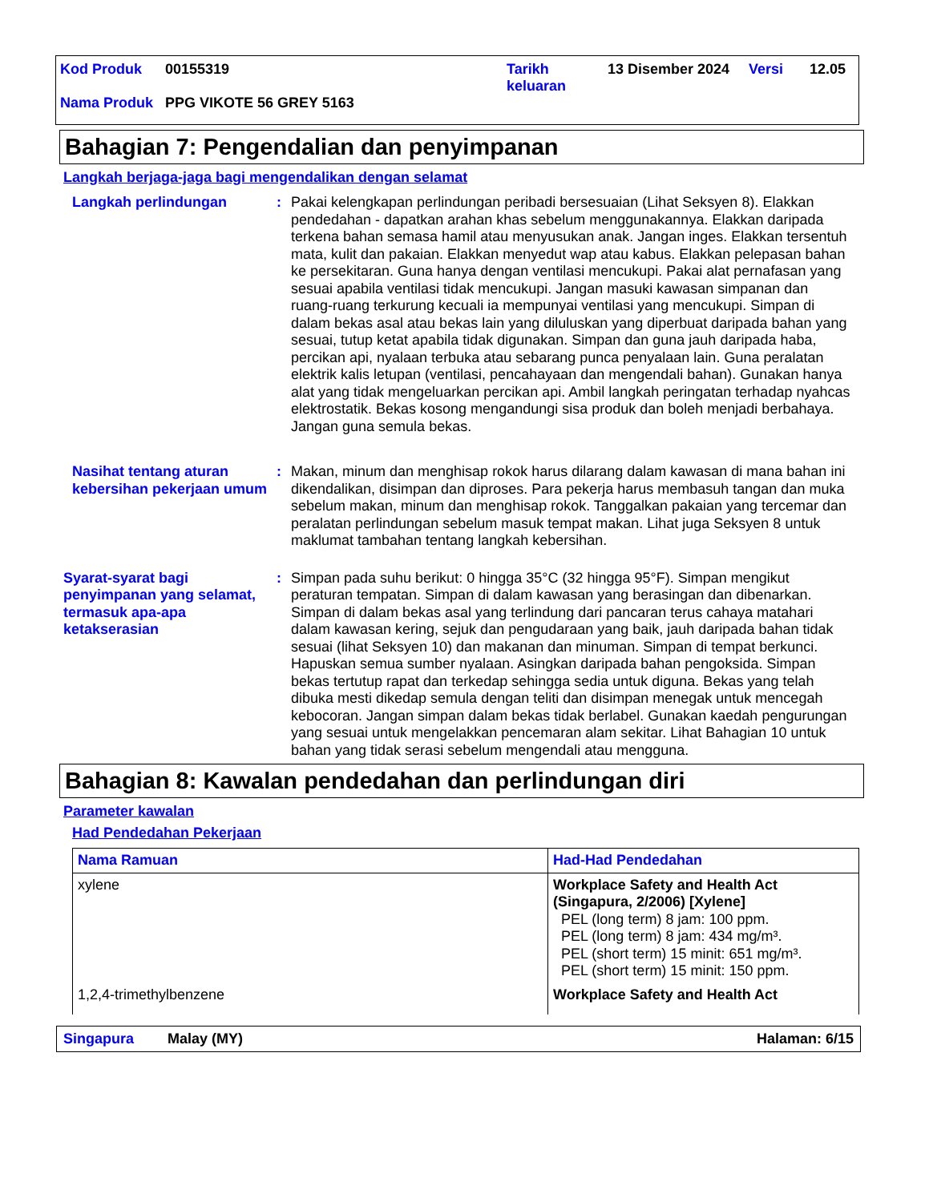| Kod Produk | 00155319 | Tarikh keluaran | 13 Disember 2024 | Versi | 12.05 |
| Nama Produk | PPG VIKOTE 56 GREY 5163 | | | | |
Bahagian 7: Pengendalian dan penyimpanan
Langkah berjaga-jaga bagi mengendalikan dengan selamat
Langkah perlindungan : Pakai kelengkapan perlindungan peribadi bersesuaian (Lihat Seksyen 8). Elakkan pendedahan - dapatkan arahan khas sebelum menggunakannya. Elakkan daripada terkena bahan semasa hamil atau menyusukan anak. Jangan inges. Elakkan tersentuh mata, kulit dan pakaian. Elakkan menyedut wap atau kabus. Elakkan pelepasan bahan ke persekitaran. Guna hanya dengan ventilasi mencukupi. Pakai alat pernafasan yang sesuai apabila ventilasi tidak mencukupi. Jangan masuki kawasan simpanan dan ruang-ruang terkurung kecuali ia mempunyai ventilasi yang mencukupi. Simpan di dalam bekas asal atau bekas lain yang diluluskan yang diperbuat daripada bahan yang sesuai, tutup ketat apabila tidak digunakan. Simpan dan guna jauh daripada haba, percikan api, nyalaan terbuka atau sebarang punca penyalaan lain. Guna peralatan elektrik kalis letupan (ventilasi, pencahayaan dan mengendali bahan). Gunakan hanya alat yang tidak mengeluarkan percikan api. Ambil langkah peringatan terhadap nyahcas elektrostatik. Bekas kosong mengandungi sisa produk dan boleh menjadi berbahaya. Jangan guna semula bekas.
Nasihat tentang aturan kebersihan pekerjaan umum
: Makan, minum dan menghisap rokok harus dilarang dalam kawasan di mana bahan ini dikendalikan, disimpan dan diproses. Para pekerja harus membasuh tangan dan muka sebelum makan, minum dan menghisap rokok. Tanggalkan pakaian yang tercemar dan peralatan perlindungan sebelum masuk tempat makan. Lihat juga Seksyen 8 untuk maklumat tambahan tentang langkah kebersihan.
Syarat-syarat bagi penyimpanan yang selamat, termasuk apa-apa ketakserasian
: Simpan pada suhu berikut: 0 hingga 35°C (32 hingga 95°F). Simpan mengikut peraturan tempatan. Simpan di dalam kawasan yang berasingan dan dibenarkan. Simpan di dalam bekas asal yang terlindung dari pancaran terus cahaya matahari dalam kawasan kering, sejuk dan pengudaraan yang baik, jauh daripada bahan tidak sesuai (lihat Seksyen 10) dan makanan dan minuman. Simpan di tempat berkunci. Hapuskan semua sumber nyalaan. Asingkan daripada bahan pengoksida. Simpan bekas tertutup rapat dan terkedap sehingga sedia untuk diguna. Bekas yang telah dibuka mesti dikedap semula dengan teliti dan disimpan menegak untuk mencegah kebocoran. Jangan simpan dalam bekas tidak berlabel. Gunakan kaedah pengurungan yang sesuai untuk mengelakkan pencemaran alam sekitar. Lihat Bahagian 10 untuk bahan yang tidak serasi sebelum mengendali atau mengguna.
Bahagian 8: Kawalan pendedahan dan perlindungan diri
Parameter kawalan
Had Pendedahan Pekerjaan
| Nama Ramuan | Had-Had Pendedahan |
| --- | --- |
| xylene | Workplace Safety and Health Act (Singapura, 2/2006) [Xylene] PEL (long term) 8 jam: 100 ppm. PEL (long term) 8 jam: 434 mg/m³. PEL (short term) 15 minit: 651 mg/m³. PEL (short term) 15 minit: 150 ppm. |
| 1,2,4-trimethylbenzene | Workplace Safety and Health Act |
Singapura Malay (MY) Halaman: 6/15